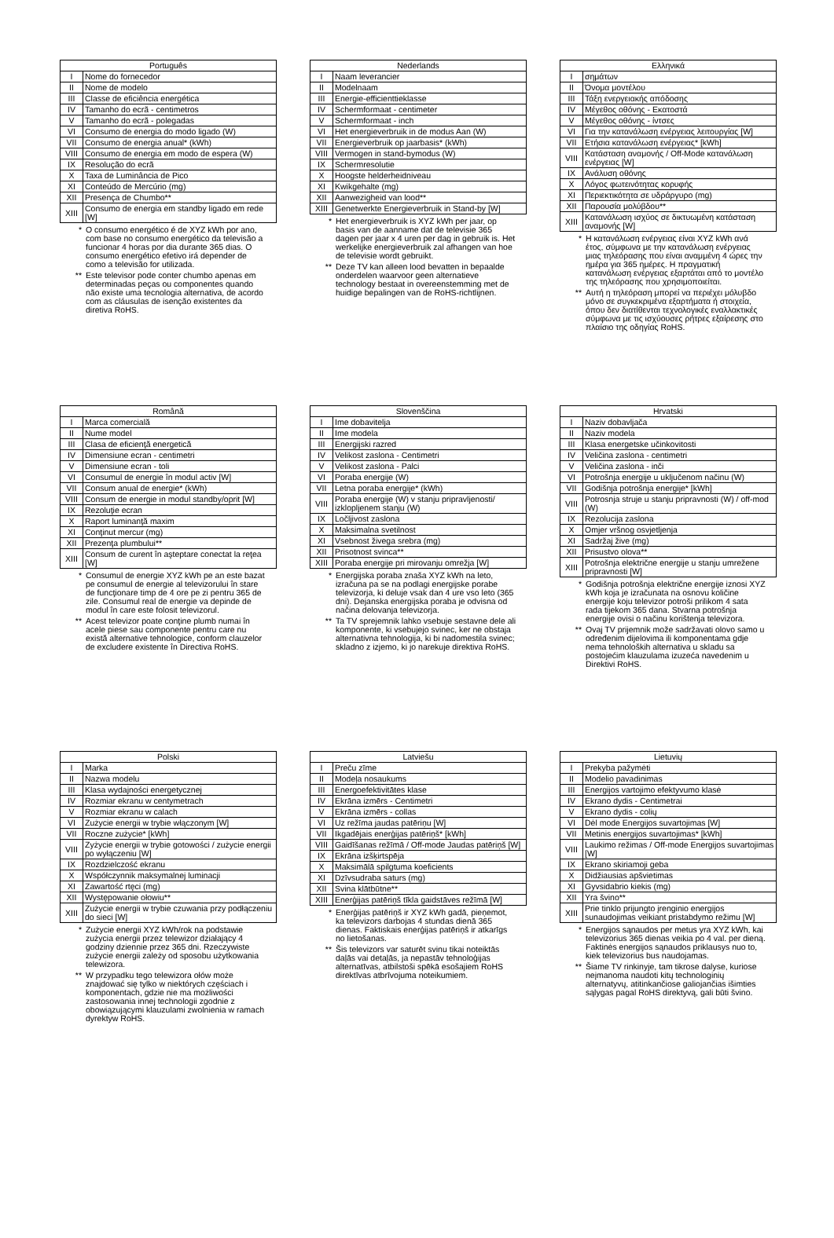| Português | |
| --- | --- |
| I | Nome do fornecedor |
| II | Nome de modelo |
| III | Classe de eficiência energética |
| IV | Tamanho do ecrã - centimetros |
| V | Tamanho do ecrã - polegadas |
| VI | Consumo de energia do modo ligado (W) |
| VII | Consumo de energia anual* (kWh) |
| VIII | Consumo de energia em modo de espera (W) |
| IX | Resolução do ecrã |
| X | Taxa de Luminância de Pico |
| XI | Conteúdo de Mercúrio (mg) |
| XII | Presença de Chumbo** |
| XIII | Consumo de energia em standby ligado em rede [W] |
* O consumo energético é de XYZ kWh por ano, com base no consumo energético da televisão a funcionar 4 horas por dia durante 365 dias. O consumo energético efetivo irá depender de como a televisão for utilizada.
** Este televisor pode conter chumbo apenas em determinadas peças ou componentes quando não existe uma tecnologia alternativa, de acordo com as cláusulas de isenção existentes da diretiva RoHS.
| Nederlands | |
| --- | --- |
| I | Naam leverancier |
| II | Modelnaam |
| III | Energie-efficienttieklasse |
| IV | Schermformaat - centimeter |
| V | Schermformaat - inch |
| VI | Het energieverbruik in de modus Aan (W) |
| VII | Energieverbruik op jaarbasis* (kWh) |
| VIII | Vermogen in stand-bymodus (W) |
| IX | Schermresolutie |
| X | Hoogste helderheidniveau |
| XI | Kwikgehalte (mg) |
| XII | Aanwezigheid van lood** |
| XIII | Genetwerkte Energieverbruik in Stand-by [W] |
* Het energieverbruik is XYZ kWh per jaar, op basis van de aanname dat de televisie 365 dagen per jaar x 4 uren per dag in gebruik is. Het werkelijke energieverbruik zal afhangen van hoe de televisie wordt gebruikt.
** Deze TV kan alleen lood bevatten in bepaalde onderdelen waarvoor geen alternatieve technology bestaat in overeenstemming met de huidige bepalingen van de RoHS-richtlijnen.
| Ελληνικά | |
| --- | --- |
| I | σημάτων |
| II | Όνομα μοντέλου |
| III | Τάξη ενεργειακής απόδοσης |
| IV | Μέγεθος οθόνης - Εκατοστά |
| V | Μέγεθος οθόνης - ίντσες |
| VI | Για την κατανάλωση ενέργειας λειτουργίας [W] |
| VII | Ετήσια κατανάλωση ενέργειας* [kWh] |
| VIII | Κατάσταση αναμονής / Off-Mode κατανάλωση ενέργειας [W] |
| IX | Ανάλυση οθόνης |
| X | Λόγος φωτεινότητας κορυφής |
| XI | Περιεκτικότητα σε υδράργυρο (mg) |
| XII | Παρουσία μολύβδου** |
| XIII | Κατανάλωση ισχύος σε δικτυωμένη κατάσταση αναμονής [W] |
* Η κατανάλωση ενέργειας είναι XYZ kWh ανά έτος, σύμφωνα με την κατανάλωση ενέργειας μιας τηλεόρασης που είναι αναμμένη 4 ώρες την ημέρα για 365 ημέρες. Η πραγματική κατανάλωση ενέργειας εξαρτάται από το μοντέλο της τηλεόρασης που χρησιμοποιείται.
** Αυτή η τηλεόραση μπορεί να περιέχει μόλυβδο μόνο σε συγκεκριμένα εξαρτήματα ή στοιχεία, όπου δεν διατίθενται τεχνολογικές εναλλακτικές σύμφωνα με τις ισχύουσες ρήτρες εξαίρεσης στο πλαίσιο της οδηγίας RoHS.
| Română | |
| --- | --- |
| I | Marca comercială |
| II | Nume model |
| III | Clasa de eficienţă energetică |
| IV | Dimensiune ecran - centimetri |
| V | Dimensiune ecran - toli |
| VI | Consumul de energie în modul activ [W] |
| VII | Consum anual de energie* (kWh) |
| VIII | Consum de energie in modul standby/oprit [W] |
| IX | Rezoluţie ecran |
| X | Raport luminanţă maxim |
| XI | Conţinut mercur (mg) |
| XII | Prezenţa plumbului** |
| XIII | Consum de curent în aşteptare conectat la reţea [W] |
* Consumul de energie XYZ kWh pe an este bazat pe consumul de energie al televizorului în stare de funcţionare timp de 4 ore pe zi pentru 365 de zile. Consumul real de energie va depinde de modul în care este folosit televizorul.
** Acest televizor poate conţine plumb numai în acele piese sau componente pentru care nu există alternative tehnologice, conform clauzelor de excludere existente în Directiva RoHS.
| Slovenščina | |
| --- | --- |
| I | Ime dobavitelja |
| II | Ime modela |
| III | Energijski razred |
| IV | Velikost zaslona - Centimetri |
| V | Velikost zaslona - Palci |
| VI | Poraba energije (W) |
| VII | Letna poraba energije* (kWh) |
| VIII | Poraba energije (W) v stanju pripravljenosti/ izklopljenem stanju (W) |
| IX | Ločljivost zaslona |
| X | Maksimalna svetilnost |
| XI | Vsebnost živega srebra (mg) |
| XII | Prisotnost svinca** |
| XIII | Poraba energije pri mirovanju omrežja [W] |
* Energijska poraba znaša XYZ kWh na leto, izračuna pa se na podlagi energijske porabe televizorja, ki deluje vsak dan 4 ure vso leto (365 dni). Dejanska energijska poraba je odvisna od načina delovanja televizorja.
** Ta TV sprejemnik lahko vsebuje sestavne dele ali komponente, ki vsebujejo svinec, ker ne obstaja alternativna tehnologija, ki bi nadomestila svinec; skladno z izjemo, ki jo narekuje direktiva RoHS.
| Hrvatski | |
| --- | --- |
| I | Naziv dobavljača |
| II | Naziv modela |
| III | Klasa energetske učinkovitosti |
| IV | Veličina zaslona - centimetri |
| V | Veličina zaslona - inči |
| VI | Potrošnja energije u uključenom načinu (W) |
| VII | Godišnja potrošnja energije* [kWh] |
| VIII | Potrosnja struje u stanju pripravnosti (W) / off-mod (W) |
| IX | Rezolucija zaslona |
| X | Omjer vršnog osvjetljenja |
| XI | Sadržaj žive (mg) |
| XII | Prisustvo olova** |
| XIII | Potrošnja električne energije u stanju umrežene pripravnosti [W] |
* Godišnja potrošnja električne energije iznosi XYZ kWh koja je izračunata na osnovu količine energije koju televizor potroši prilikom 4 sata rada tijekom 365 dana. Stvarna potrošnja energije ovisi o načinu korištenja televizora.
** Ovaj TV prijemnik može sadržavati olovo samo u određenim dijelovima ili komponentama gdje nema tehnoloških alternativa u skladu sa postojećim klauzulama izuzeća navedenim u Direktivi RoHS.
| Polski | |
| --- | --- |
| I | Marka |
| II | Nazwa modelu |
| III | Klasa wydajności energetycznej |
| IV | Rozmiar ekranu w centymetrach |
| V | Rozmiar ekranu w calach |
| VI | Zużycie energii w trybie włączonym [W] |
| VII | Roczne zużycie* [kWh] |
| VIII | Zyżycie energii w trybie gotowości / zużycie energii po wyłączeniu [W] |
| IX | Rozdzielczość ekranu |
| X | Współczynnik maksymalnej luminacji |
| XI | Zawartość rtęci (mg) |
| XII | Występowanie ołowiu** |
| XIII | Zużycie energii w trybie czuwania przy podłączeniu do sieci [W] |
* Zużycie energii XYZ kWh/rok na podstawie zużycia energii przez telewizor działający 4 godziny dziennie przez 365 dni. Rzeczywiste zużycie energii zależy od sposobu użytkowania telewizora.
** W przypadku tego telewizora ołów może znajdować się tylko w niektórych częściach i komponentach, gdzie nie ma możliwości zastosowania innej technologii zgodnie z obowiązującymi klauzulami zwolnienia w ramach dyrektyw RoHS.
| Latviešu | |
| --- | --- |
| I | Preču zīme |
| II | Modeļa nosaukums |
| III | Energoefektivitātes klase |
| IV | Ekrāna izmērs - Centimetri |
| V | Ekrāna izmērs - collas |
| VI | Uz režīma jaudas patēriņu [W] |
| VII | Ikgadējais enerģijas patēriņš* [kWh] |
| VIII | Gaidīšanas režīmā / Off-mode Jaudas patēriņš [W] |
| IX | Ekrāna izšķirtspēja |
| X | Maksimālā spilgtuma koeficients |
| XI | Dzīvsudraba saturs (mg) |
| XII | Svina klātbūtne** |
| XIII | Enerģijas patēriņš tīkla gaidstāves režīmā [W] |
* Enerģijas patēriņš ir XYZ kWh gadā, pieņemot, ka televizors darbojas 4 stundas dienā 365 dienas. Faktiskais enerģijas patēriņš ir atkarīgs no lietošanas.
** Šis televizors var saturēt svinu tikai noteiktās daļās vai detaļās, ja nepastāv tehnoloģijas alternatīvas, atbilstoši spēkā esošajiem RoHS direktīvas atbrīvojuma noteikumiem.
| Lietuvių | |
| --- | --- |
| I | Prekyba pažymėti |
| II | Modelio pavadinimas |
| III | Energijos vartojimo efektyvumo klasė |
| IV | Ekrano dydis - Centimetrai |
| V | Ekrano dydis - colių |
| VI | Dėl mode Energijos suvartojimas [W] |
| VII | Metinis energijos suvartojimas* [kWh] |
| VIII | Laukimo režimas / Off-mode Energijos suvartojimas [W] |
| IX | Ekrano skiriamoji geba |
| X | Didžiausias apšvietimas |
| XI | Gyvsidabrio kiekis (mg) |
| XII | Yra švino** |
| XIII | Prie tinklo prijungto įrenginio energijos sunaudojimas veikiant pristabdymo režimu [W] |
* Energijos sąnaudos per metus yra XYZ kWh, kai televizorius 365 dienas veikia po 4 val. per dieną. Faktinės energijos sąnaudos priklausys nuo to, kiek televizorius bus naudojamas.
** Šiame TV rinkinyje, tam tikrose dalyse, kuriose neįmanoma naudoti kitų technologinių alternatyvų, atitinkančiose galiojančias išimties sąlygas pagal RoHS direktyvą, gali būti švino.